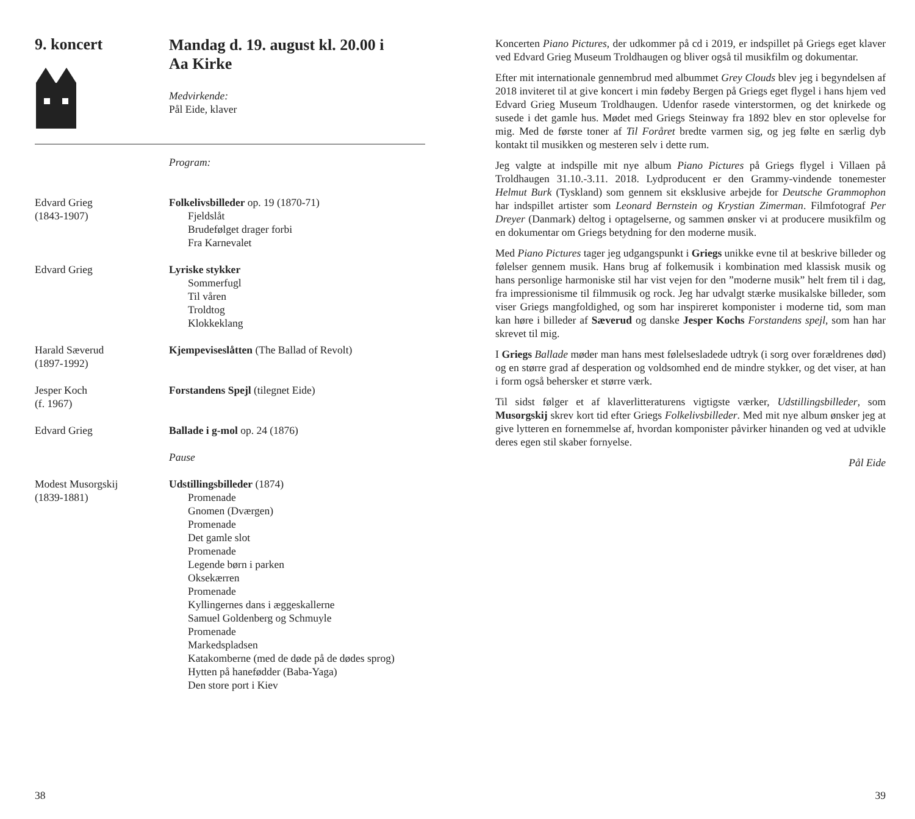9. koncert
Mandag d. 19. august kl. 20.00 i
Aa Kirke
Medvirkende:
Pål Eide, klaver
Program:
Edvard Grieg
(1843-1907)
Folkelivsbilleder op. 19 (1870-71)
Fjeldslåt
Brudefølget drager forbi
Fra Karnevalet
Edvard Grieg Lyriske stykker
Sommerfugl
Til våren
Troldtog
Klokkeklang
Harald Sæverud
(1897-1992)
Kjempeviseslåtten (The Ballad of Revolt)
Jesper Koch
(f. 1967)
Forstandens Spejl (tilegnet Eide)
Edvard Grieg Ballade i g-mol op. 24 (1876)
Pause
Modest Musorgskij
(1839-1881)
Udstillingsbilleder (1874)
Promenade
Gnomen (Dværgen)
Promenade
Det gamle slot
Promenade
Legende børn i parken
Oksekærren
Promenade
Kyllingernes dans i æggeskallerne
Samuel Goldenberg og Schmuyle
Promenade
Markedspladsen
Katakomberne (med de døde på de dødes sprog)
Hytten på hanefødder (Baba-Yaga)
Den store port i Kiev
38
Koncerten Piano Pictures, der udkommer på cd i 2019, er indspillet på Griegs eget klaver ved Edvard Grieg Museum Troldhaugen og bliver også til musikfilm og dokumentar.
Efter mit internationale gennembrud med albummet Grey Clouds blev jeg i begyndelsen af 2018 inviteret til at give koncert i min fødeby Bergen på Griegs eget flygel i hans hjem ved Edvard Grieg Museum Troldhaugen. Udenfor rasede vinterstormen, og det knirkede og susede i det gamle hus. Mødet med Griegs Steinway fra 1892 blev en stor oplevelse for mig. Med de første toner af Til Foråret bredte varmen sig, og jeg følte en særlig dyb kontakt til musikken og mesteren selv i dette rum.
Jeg valgte at indspille mit nye album Piano Pictures på Griegs flygel i Villaen på Troldhaugen 31.10.-3.11. 2018. Lydproducent er den Grammy-vindende tonemester Helmut Burk (Tyskland) som gennem sit eksklusive arbejde for Deutsche Grammophon har indspillet artister som Leonard Bernstein og Krystian Zimerman. Filmfotograf Per Dreyer (Danmark) deltog i optagelserne, og sammen ønsker vi at producere musikfilm og en dokumentar om Griegs betydning for den moderne musik.
Med Piano Pictures tager jeg udgangspunkt i Griegs unikke evne til at beskrive billeder og følelser gennem musik. Hans brug af folkemusik i kombination med klassisk musik og hans personlige harmoniske stil har vist vejen for den ”moderne musik” helt frem til i dag, fra impressionisme til filmmusik og rock. Jeg har udvalgt stærke musikalske billeder, som viser Griegs mangfoldighed, og som har inspireret komponister i moderne tid, som man kan høre i billeder af Sæverud og danske Jesper Kochs Forstandens spejl, som han har skrevet til mig.
I Griegs Ballade møder man hans mest følelsesladede udtryk (i sorg over forældrenes død) og en større grad af desperation og voldsomhed end de mindre stykker, og det viser, at han i form også behersker et større værk.
Til sidst følger et af klaverlitteraturens vigtigste værker, Udstillingsbilleder, som Musorgskij skrev kort tid efter Griegs Folkelivsbilleder. Med mit nye album ønsker jeg at give lytteren en fornemmelse af, hvordan komponister påvirker hinanden og ved at udvikle deres egen stil skaber fornyelse.
Pål Eide
39